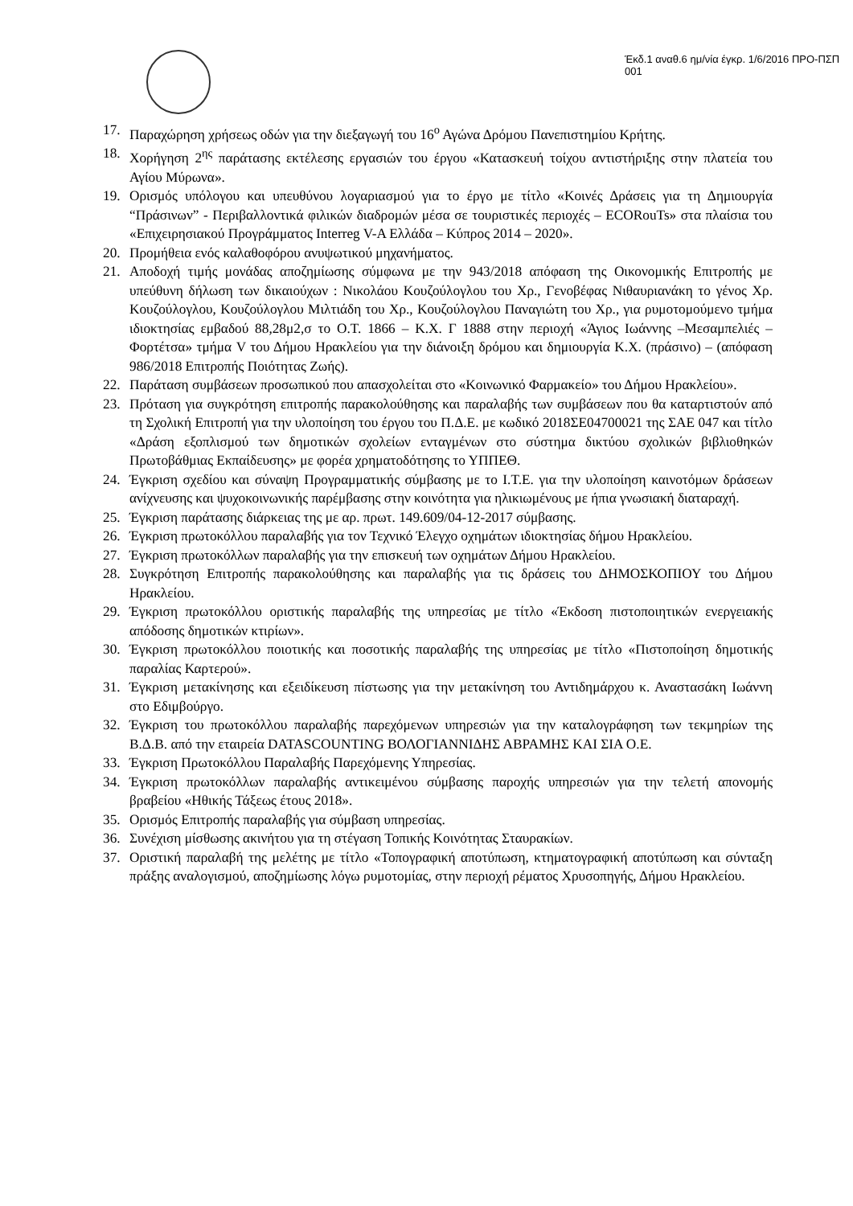Έκδ.1 αναθ.6 ημ/νία έγκρ. 1/6/2016 ΠΡΟ-ΠΣΠ 001
17. Παραχώρηση χρήσεως οδών για την διεξαγωγή του 16<sup>ο</sup> Αγώνα Δρόμου Πανεπιστημίου Κρήτης.
18. Χορήγηση 2<sup>ης</sup> παράτασης εκτέλεσης εργασιών του έργου «Κατασκευή τοίχου αντιστήριξης στην πλατεία του Αγίου Μύρωνα».
19. Ορισμός υπόλογου και υπευθύνου λογαριασμού για το έργο με τίτλο «Κοινές Δράσεις για τη Δημιουργία “Πράσινων” - Περιβαλλοντικά φιλικών διαδρομών μέσα σε τουριστικές περιοχές – ECORouTs» στα πλαίσια του «Επιχειρησιακού Προγράμματος Interreg V-A Ελλάδα – Κύπρος 2014 – 2020».
20. Προμήθεια ενός καλαθοφόρου ανυψωτικού μηχανήματος.
21. Αποδοχή τιμής μονάδας αποζημίωσης σύμφωνα με την 943/2018 απόφαση της Οικονομικής Επιτροπής με υπεύθυνη δήλωση των δικαιούχων : Νικολάου Κουζούλογλου του Χρ., Γενοβέφας Νιθαυριανάκη το γένος Χρ. Κουζούλογλου, Κουζούλογλου Μιλτιάδη του Χρ., Κουζούλογλου Παναγιώτη του Χρ., για ρυμοτομούμενο τμήμα ιδιοκτησίας εμβαδού 88,28μ2,σ το Ο.Τ. 1866 – Κ.Χ. Γ 1888 στην περιοχή «Άγιος Ιωάννης –Μεσαμπελιές – Φορτέτσα» τμήμα V του Δήμου Ηρακλείου για την διάνοιξη δρόμου και δημιουργία Κ.Χ. (πράσινο) – (απόφαση 986/2018 Επιτροπής Ποιότητας Ζωής).
22. Παράταση συμβάσεων προσωπικού που απασχολείται στο «Κοινωνικό Φαρμακείο» του Δήμου Ηρακλείου».
23. Πρόταση για συγκρότηση επιτροπής παρακολούθησης και παραλαβής των συμβάσεων που θα καταρτιστούν από τη Σχολική Επιτροπή για την υλοποίηση του έργου του Π.Δ.Ε. με κωδικό 2018ΣΕ04700021 της ΣΑΕ 047 και τίτλο «Δράση εξοπλισμού των δημοτικών σχολείων ενταγμένων στο σύστημα δικτύου σχολικών βιβλιοθηκών Πρωτοβάθμιας Εκπαίδευσης» με φορέα χρηματοδότησης το ΥΠΠΕΘ.
24. Έγκριση σχεδίου και σύναψη Προγραμματικής σύμβασης με το Ι.Τ.Ε. για την υλοποίηση καινοτόμων δράσεων ανίχνευσης και ψυχοκοινωνικής παρέμβασης στην κοινότητα για ηλικιωμένους με ήπια γνωσιακή διαταραχή.
25. Έγκριση παράτασης διάρκειας της με αρ. πρωτ. 149.609/04-12-2017 σύμβασης.
26. Έγκριση πρωτοκόλλου παραλαβής για τον Τεχνικό Έλεγχο οχημάτων ιδιοκτησίας δήμου Ηρακλείου.
27. Έγκριση πρωτοκόλλων παραλαβής για την επισκευή των οχημάτων Δήμου Ηρακλείου.
28. Συγκρότηση Επιτροπής παρακολούθησης και παραλαβής για τις δράσεις του ΔΗΜΟΣΚΟΠΙΟΥ του Δήμου Ηρακλείου.
29. Έγκριση πρωτοκόλλου οριστικής παραλαβής της υπηρεσίας με τίτλο «Έκδοση πιστοποιητικών ενεργειακής απόδοσης δημοτικών κτιρίων».
30. Έγκριση πρωτοκόλλου ποιοτικής και ποσοτικής παραλαβής της υπηρεσίας με τίτλο «Πιστοποίηση δημοτικής παραλίας Καρτερού».
31. Έγκριση μετακίνησης και εξειδίκευση πίστωσης για την μετακίνηση του Αντιδημάρχου κ. Αναστασάκη Ιωάννη στο Εδιμβούργο.
32. Έγκριση του πρωτοκόλλου παραλαβής παρεχόμενων υπηρεσιών για την καταλογράφηση των τεκμηρίων της Β.Δ.Β. από την εταιρεία DATASCOUNTING ΒΟΛΟΓΙΑΝΝΙΔΗΣ ΑΒΡΑΜΗΣ ΚΑΙ ΣΙΑ Ο.Ε.
33. Έγκριση Πρωτοκόλλου Παραλαβής Παρεχόμενης Υπηρεσίας.
34. Έγκριση πρωτοκόλλων παραλαβής αντικειμένου σύμβασης παροχής υπηρεσιών για την τελετή απονομής βραβείου «Ηθικής Τάξεως έτους 2018».
35. Ορισμός Επιτροπής παραλαβής για σύμβαση υπηρεσίας.
36. Συνέχιση μίσθωσης ακινήτου για τη στέγαση Τοπικής Κοινότητας Σταυρακίων.
37. Οριστική παραλαβή της μελέτης με τίτλο «Τοπογραφική αποτύπωση, κτηματογραφική αποτύπωση και σύνταξη πράξης αναλογισμού, αποζημίωσης λόγω ρυμοτομίας, στην περιοχή ρέματος Χρυσοπηγής, Δήμου Ηρακλείου.